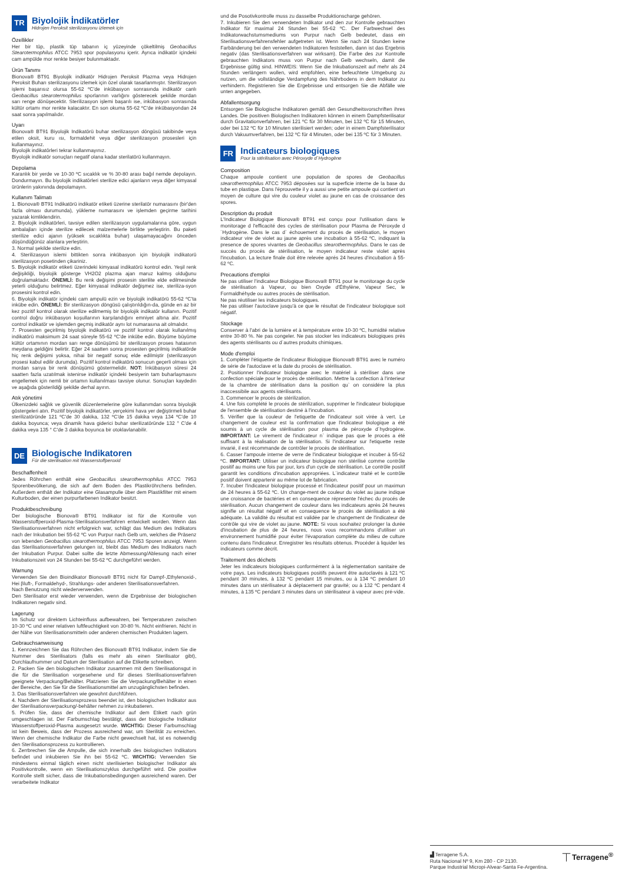TR
Biyolojik İndikatörler
Hidrojen Peroksit sterilizasyonu izlemek için
Özellikler
Her bir tüp, plastik tüp tabanın iç yüzeyinde çökeltilmiş Geobacillus Stearotermophilus ATCC 7953 spor populasyonu içerir. Ayrıca indikatör içindeki cam ampülde mor renkte besiyer bulunmaktadır.
Ürün Tanımı
Bionova® BT91 Biyolojik indikatör Hidrojen Peroksit Plazma veya Hidrojen Peroksit Buharı sterilizasyonu izlemek için özel olarak tasarlanmıştır. Sterilizasyon işlemi başarısız olursa 55-62 ºC'de inkübasyon sonrasında indikatör canlı Geobacillus stearotermophilus sporlarının varlığını gösterecek şekilde mordan sarı renge dönüşecektir. Sterilizasyon işlemi başarılı ise, inkübasyon sonrasında kültür ortamı mor renkte kalacaktır. En son okuma 55-62 ºC'de inkübasyondan 24 saat sonra yapılmalıdır.
Uyarı
Bionova® BT91 Biyolojik Indikatörü buhar sterilizasyon döngüsü takibinde veya etilen oksit, kuru ısı, formaldehit veya diğer sterilizasyon prosesleri için kullanmayınız.
Biyolojik indikatörleri tekrar kullanmayınız.
Biyolojik indikatör sonuçları negatif olana kadar sterilatörü kullanmayın.
Depolama
Karanlık bir yerde ve 10-30 ºC sıcaklık ve % 30-80 arası bağıl nemde depolayın. Dondurmayın. Bu biyolojik indikatörleri sterilize edici ajanların veya diğer kimyasal ürünlerin yakınında depolamayın.
Kullanım Talimatı
1. Bionova® BT91 Indikatörü indikatör etiketi üzerine sterilatör numarasını (bir'den fazla olması durumunda), yükleme numarasını ve işlemden geçirme tarihini yazarak kimliklendirin.
2. Biyolojik indikatörleri, tavsiye edilen sterilizasyon uygulamalarına göre, uygun ambalajları içinde sterilize edilecek malzemelerle birlikte yerleştirin. Bu paketi sterilize edici ajanın (yüksek sıcaklıkta buhar) ulaşamayacağını önceden düşündüğünüz alanlara yerleştirin.
3. Normal şekilde sterilize edin.
4. Sterilizasyon islemi bittikten sonra inkübasyon için biyolojik indikatorü sterilizasyon posetinden çikariniz.
5. Biyolojik indikatör etiketi üzerindeki kimyasal indikatörü kontrol edin. Yeşil renk değişikliği, biyolojik gösterge VH2O2 plazma ajan maruz kalmış olduğunu doğrulamaktadır. ÖNEMLİ: Bu renk değişimi prosesin sterilite elde edilmesinde yeterli olduğunu belirtmez. Eğer kimyasal indikatör değişmez ise, steriliza-syon prosesini kontrol edin.
6. Biyolojik indikatör içindeki cam ampulü ezin ve biyolojik indikatörü 55-62 ºC'ta inkübe edin. ÖNEMLİ: Bir sterilizasyon döngüsü çalıştırıldığın-da, günde en az bir kez pozitif kontrol olarak sterilize edilmemiş bir biyolojik indikatör kullanın. Pozitif control doğru inkübasyon koşullarının karşılandığını emniyet altına alır. Pozitif control indikatör ve işlemden geçmiş indikatör aynı lot numarasına ait olmalıdır.
7. Prosesten geçirilmiş biyolojik indikatörü ve pozitif kontrol olarak kullanılmış indikatörü maksimum 24 saat süreyle 55-62 ºC'de inkübe edin. Büyüme büyüme kültür ortamının mordan sarı renge dönüşümü bir sterilizasyon proses hatasının meydana geldiğini belirtir. Eğer 24 saatten sonra prosesten geçirilmiş indikatörde hiç renk değişimi yoksa, nihai bir negatif sonuç elde edilmiştir (sterilizasyon prosesi kabul edilir durumda). Pozitif kontrol indikatörü sonucun geçerli olması için mordan sarıya bir renk dönüşümü göstermelidir. NOT: İnkübasyon süresi 24 saatten fazla uzatılmak istenirse indikatör içindeki besiyerin tam buharlaşmasını engellemek için nemli bir ortamın kullanılması tavsiye olunur. Sonuçları kaydedin ve aşağıda gösterildiği şekilde derhal ayırın.
Atık yönetimi
Ülkenizdeki sağlık ve güvenlik düzenlemelerine göre kullanımdan sonra biyolojik göstergeleri atın. Pozitif biyolojik indikatörler, yerçekimi hava yer değiştirmeli buhar sterilizatöründe 121 ºC'de 30 dakika, 132 ºC'de 15 dakika veya 134 ºC'de 10 dakika boyunca; veya dinamik hava giderici buhar sterilizatöründe 132 ° C'de 4 dakika veya 135 ° C'de 3 dakika boyunca bir otoklavlanabilir.
DE
Biologische Indikatoren
Für die sterilisation mit Wasserstoffperoxid
Beschaffenheit
Jedes Röhrchen enthält eine Geobacillus stearothermophilus ATCC 7953 Sporenbevölkerung, die sich auf dem Boden des Plastikröhrchens befinden. Außerdem enthält der Indikator eine Glasampulle über dem Plastikfilter mit einem Kulturboden, der einen purpurfarbenen Indikator besitzt.
Produktbeschreibung
Der biologische Bionova® BT91 Indikator ist für die Kontrolle von Wasserstoffperoxid-Plasma-Sterilisationsverfahren entwickelt worden. Wenn das Sterilisationsverfahren nicht erfolgreich war, schlägt das Medium des Indikators nach der Inkubation bei 55-62 ºC von Purpur nach Gelb um, welches die Präsenz von lebenden Geobacillus stearothermophilus ATCC 7953 Sporen anzeigt. Wenn das Sterilisationsverfahren gelungen ist, bleibt das Medium des Indikators nach der Inkubation Purpur. Dabei sollte die letzte Abmessung/Ablesung nach einer Inkubationszeit von 24 Stunden bei 55-62 ºC durchgeführt werden.
Warnung
Verwenden Sie den Bioindikator Bionova® BT91 nicht für Dampf-,Ethylenoxid-, Hei βluft-, Formaldehyd-, Strahlungs- oder anderen Sterilisationsverfahren.
Nach Benutzung nicht wiederverwenden.
Den Sterilisator erst wieder verwenden, wenn die Ergebnisse der biologischen Indikatoren negativ sind.
Lagerung
Im Schutz vor direktem Lichteinfluss aufbewahren, bei Temperaturen zwischen 10-30 ºC und einer relativen luftfeuchtigkeit von 30-80 %. Nicht einfrieren. Nicht in der Nähe von Sterilisationsmitteln oder anderen chemischen Produkten lagern.
Gebrauchsanweisung
1. Kennzeichnen Sie das Röhrchen des Bionova® BT91 Indikator, indem Sie die Nummer des Sterilisators (falls es mehr als einen Sterilisator gibt), Durchlaufnummer und Datum der Sterilisation auf die Etikette schreiben.
2. Packen Sie den biologischen Indikator zusammen mit dem Sterilisationsgut in die für die Sterilisation vorgesehene und für dieses Sterilisationsverfahren geeignete Verpackung/Behälter. Platzieren Sie die Verpackung/Behälter in einen der Bereiche, den Sie für die Sterilisationsmittel am unzugänglichsten befinden.
3. Das Sterilisationsverfahren wie gewohnt durchführen.
4. Nachdem der Sterilisationsprozess beendet ist, den biologischen Indikator aus der Sterilisationsverpackung/-behälter nehmen zu inkubatieren.
5. Prüfen Sie, dass der chemische Indikator auf dem Etikett nach grün umgeschlagen ist. Der Farbumschlag bestätigt, dass der biologische Indikator Wasserstoffperoxid-Plasma ausgesetzt wurde. WICHTIG: Dieser Farbumschlag ist kein Beweis, dass der Prozess ausreichend war, um Sterilität zu erreichen. Wenn der chemische Indikator die Farbe nicht gewechselt hat, ist es notwendig den Sterilisationsprozess zu kontrollieren.
6. Zerrbrechen Sie die Ampulle, die sich innerhalb des biologischen Indikators befindet und inkubieren Sie ihn bei 55-62 ºC. WICHTIG: Verwenden Sie mindestens einmal täglich einen nicht sterilisierten biologischer Indikator als Positivkontrolle, wenn ein Sterilisationszyklus durchgeführt wird. Die positive Kontrolle stellt sicher, dass die Inkubationsbedingungen ausreichend waren. Der verarbeitete Indikator
und die Posotivkontrolle muss zu dasselbe Produktionscharge gehören.
7. Inkubieren Sie den verwendeten Indikator und den zur Kontrolle gebrauchten Indikator für maximal 24 Stunden bei 55-62 ºC. Der Farbwechsel des Indikatorwachstumsmediums von Purpur nach Gelb bedeutet, dass ein Sterilisationsverfahrensfehler aufgetreten ist. Wenn Sie nach 24 Stunden keine Farbänderung bei den verwendeten Indikatoren feststellen, dann ist das Ergebnis negativ (das Sterilisationsverfahren war wirksam). Die Farbe des zur Kontrolle gebrauchten Indikators muss von Purpur nach Gelb wechseln, damit die Ergebnisse gültig sind. HINWEIS: Wenn Sie die Inkubationszeit auf mehr als 24 Stunden verlängern wollen, wird empfohlen, eine befeuchtete Umgebung zu nutzen, um die vollständige Verdampfung des Nährbodens in dem Indikator zu verhindern. Registrieren Sie die Ergebnisse und entsorgen Sie die Abfälle wie unten angegeben.
Abfallentsorgung
Entsorgen Sie Biologische Indikatoren gemäß den Gesundheitsvorschriften ihres Landes. Die positiven Biologischen Indikatoren können in einem Dampfsterilisator durch Gravitationverfahren, bei 121 ºC für 30 Minuten, bei 132 ºC für 15 Minuten, oder bei 132 ºC für 10 Minuten sterilisiert werden; oder in einem Dampfsterilisator durch Vakuumverfahren, bei 132 ºC für 4 Minuten, oder bei 135 ºC für 3 Minuten.
FR
Indicateurs biologiques
Pour la stérilisation avec Péroxyde d´Hydrogène
Composition
Chaque ampoule contient une population de spores de Geobacillus stearothermophilus ATCC 7953 déposées sur la superficie interne de la base du tube en plastique. Dans l'éprouvette il y a aussi une petite ampoule qui contient un moyen de culture qui vire du couleur violet au jaune en cas de croissance des spores.
Description du produit
L'Indicateur Biologique Bionova® BT91 est conçu pour l'utilisation dans le monitorage d l'efficacité des cycles de stérilisation pour Plasma de Péroxyde d´Hydrogène. Dans le cas d` échouement du procés de stèrilisation, le moyen indicateur vire de violet au jaune après une incubation à 55-62 ºC, indiquant la presence de spores vivantes de Geobacillus stearothermophilus. Dans le cas de succès du procés de stérilisation, le moyen indicateur reste violet après l'incubation. La lecture finale doit être relevée aprés 24 heures d'incubation à 55-62 ºC.
Precautions d'emploi
Ne pas utiliser l'indicateur Biologique Bionova® BT91 pour le monitorage du cycle de stèrilisation à Vapeur, ou bien Oxyde d'Éthylène, Vapeur Sec, le Formaldhéhyde ou autres procès de stérilisation.
Ne pas réutiliser les indicateurs biologiques.
Ne pas utiliser l'autoclave jusqu'à ce que le résultat de l'indicateur biologique soit négatif.
Stockage
Conserver à l'abri de la lumière et à température entre 10-30 ºC, humidité relative entre 30-80 %. Ne pas congeler. Ne pas stocker les indicateurs biologiques près des agents stérilisants ou d´autres produits chimiques.
Mode d'emploi
1. Compléter l'étiquette de l'indicateur Biologique Bionova® BT91 avec le numéro de série de l'autoclave et la date du procès de stérilisation.
2. Positionner l'indicateur biologique avec le matériel à stériliser dans une confection spéciale pour le procès de stérilisation. Mettre la confection à l'interieur de la chambre de stérilisation dans la position qu` on considére la plus inaccessibile aux agents stérilisants.
3. Commencer le procés de stérilization.
4. Une fois complété le procés de stérilization, supprimer le l'indicateur biologique de l'ensemble de stérilisation destiné à l'incubation.
5. Vérifier que la couleur de l'etiquette de l'indicateur soit virée à vert. Le changement de couleur est la confirmation que l'indicateur biologique a été soumis à un cycle de stérilisation pour plasma de péroxyde d´hydrogène. IMPORTANT: Le virement de l'indicateur n` indique pas que le procés a été suffisant à la réalisation de la stérilisation. Si l'indicateur sur l'etiquette reste invarié, il est récommande de contrôler le procés de stérilisation.
6. Casser l'ampoule interne de verre de l'indicateur biologique et incuber à 55-62 ºC. IMPORTANT: Utiliser un indicateur biologique non stérilisé comme contrôle positif au moins une fois par jour, lors d'un cycle de stérilisation. Le contrôle positif garantit les conditions d'incubation appropriées. L´indicateur traité et le contrôle positif doivent appartenir au même lot de fabrication.
7. Incuber l'indicateur biologique processé et l'indicateur positif pour un maximun de 24 heures à 55-62 ºC. Un change-ment de couleur du violet au jaune indique une croissance de bactéries et en consequence répresente l'échec du procés de stérilisation. Aucun changement de couleur dans les indicateurs après 24 heures signifie un résultat négatif et en consequence le procès de stérilisation a été adéquate. La validité du résultat est validée par le changement de l'indicateur de contrôle qui vire de violet au jaune. NOTE: Si vous souhaitez prolonger la durée d'incubation de plus de 24 heures, nous vous recommandons d'utiliser un environnement humidifié pour éviter l'évaporation complète du milieu de culture contenu dans l'indicateur. Enregistrer les résultats obtenus. Procéder à liquider les indicateurs comme décrit.
Traitement des déchets
Jeter les indicateurs biologiques conformément à la réglementation sanitaire de votre pays. Les indicateurs biologiques positifs peuvent être autoclavés à 121 ºC pendant 30 minutes, à 132 ºC pendant 15 minutes, ou à 134 ºC pendant 10 minutes dans un stérilisateur à déplacement par gravité; ou à 132 ºC pendant 4 minutes, à 135 ºC pendant 3 minutes dans un stérilisateur à vapeur avec pré-vide.
▟ Terragene S.A.
Ruta Nacional Nº 9, Km 280 - CP 2130.
Parque Industrial Micropi-Alvear-Santa Fe-Argentina.
⏉ Terragene<sup>®</sup>